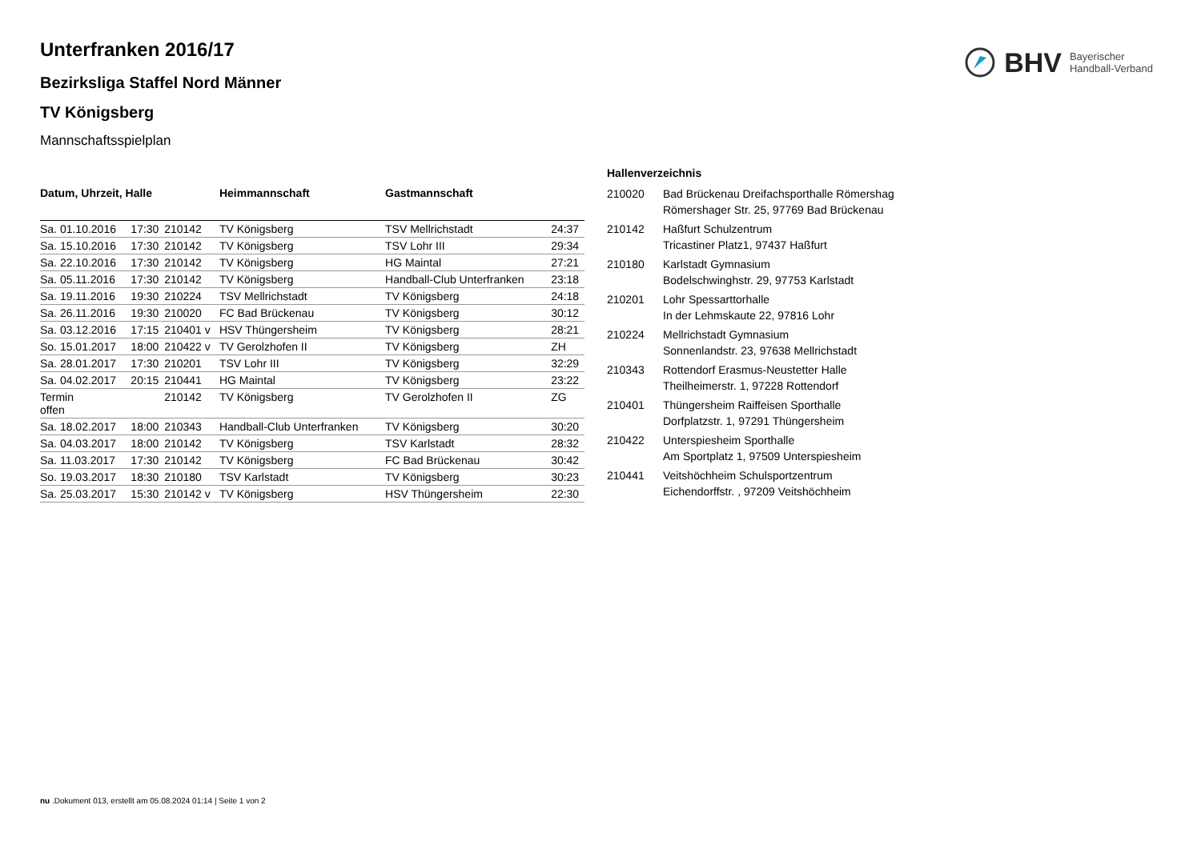BHV Bayerischer
Handball-Verband
Unterfranken 2016/17
Bezirksliga Staffel Nord Männer
TV Königsberg
Mannschaftsspielplan
| Datum, Uhrzeit, Halle | | | Heimmannschaft | Gastmannschaft | |
| --- | --- | --- | --- | --- | --- |
| Sa. 01.10.2016 | 17:30 | 210142 | TV Königsberg | TSV Mellrichstadt | 24:37 |
| Sa. 15.10.2016 | 17:30 | 210142 | TV Königsberg | TSV Lohr III | 29:34 |
| Sa. 22.10.2016 | 17:30 | 210142 | TV Königsberg | HG Maintal | 27:21 |
| Sa. 05.11.2016 | 17:30 | 210142 | TV Königsberg | Handball-Club Unterfranken | 23:18 |
| Sa. 19.11.2016 | 19:30 | 210224 | TSV Mellrichstadt | TV Königsberg | 24:18 |
| Sa. 26.11.2016 | 19:30 | 210020 | FC Bad Brückenau | TV Königsberg | 30:12 |
| Sa. 03.12.2016 | 17:15 | 210401 v | HSV Thüngersheim | TV Königsberg | 28:21 |
| So. 15.01.2017 | 18:00 | 210422 v | TV Gerolzhofen II | TV Königsberg | ZH |
| Sa. 28.01.2017 | 17:30 | 210201 | TSV Lohr III | TV Königsberg | 32:29 |
| Sa. 04.02.2017 | 20:15 | 210441 | HG Maintal | TV Königsberg | 23:22 |
| Termin offen | | 210142 | TV Königsberg | TV Gerolzhofen II | ZG |
| Sa. 18.02.2017 | 18:00 | 210343 | Handball-Club Unterfranken | TV Königsberg | 30:20 |
| Sa. 04.03.2017 | 18:00 | 210142 | TV Königsberg | TSV Karlstadt | 28:32 |
| Sa. 11.03.2017 | 17:30 | 210142 | TV Königsberg | FC Bad Brückenau | 30:42 |
| So. 19.03.2017 | 18:30 | 210180 | TSV Karlstadt | TV Königsberg | 30:23 |
| Sa. 25.03.2017 | 15:30 | 210142 v | TV Königsberg | HSV Thüngersheim | 22:30 |
| Hallenverzeichnis | |
| --- | --- |
| 210020 | Bad Brückenau Dreifachsporthalle Römershag Römershager Str. 25, 97769 Bad Brückenau |
| 210142 | Haßfurt Schulzentrum Tricastiner Platz1, 97437 Haßfurt |
| 210180 | Karlstadt Gymnasium Bodelschwinghstr. 29, 97753 Karlstadt |
| 210201 | Lohr Spessarttorhalle In der Lehmskaute 22, 97816 Lohr |
| 210224 | Mellrichstadt Gymnasium Sonnenlandstr. 23, 97638 Mellrichstadt |
| 210343 | Rottendorf Erasmus-Neustetter Halle Theilheimerstr. 1, 97228 Rottendorf |
| 210401 | Thüngersheim Raiffeisen Sporthalle Dorfplatzstr. 1, 97291 Thüngersheim |
| 210422 | Unterspiesheim Sporthalle Am Sportplatz 1, 97509 Unterspiesheim |
| 210441 | Veitshöchheim Schulsportzentrum Eichendorffstr. , 97209 Veitshöchheim |
nu .Dokument 013, erstellt am 05.08.2024 01:14 | Seite 1 von 2